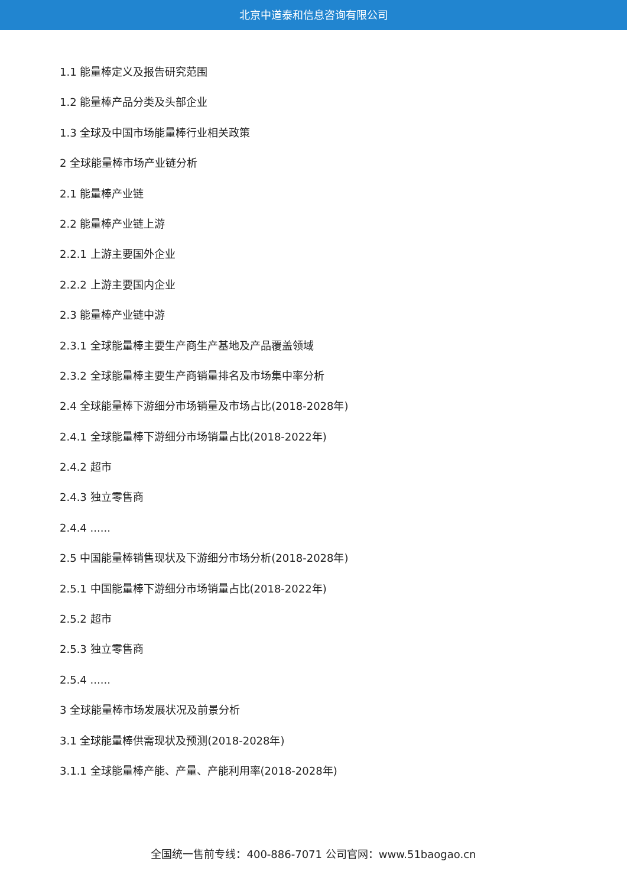北京中道泰和信息咨询有限公司
1.1 能量棒定义及报告研究范围
1.2 能量棒产品分类及头部企业
1.3 全球及中国市场能量棒行业相关政策
2 全球能量棒市场产业链分析
2.1 能量棒产业链
2.2 能量棒产业链上游
2.2.1 上游主要国外企业
2.2.2 上游主要国内企业
2.3 能量棒产业链中游
2.3.1 全球能量棒主要生产商生产基地及产品覆盖领域
2.3.2 全球能量棒主要生产商销量排名及市场集中率分析
2.4 全球能量棒下游细分市场销量及市场占比(2018-2028年)
2.4.1 全球能量棒下游细分市场销量占比(2018-2022年)
2.4.2 超市
2.4.3 独立零售商
2.4.4 ......
2.5 中国能量棒销售现状及下游细分市场分析(2018-2028年)
2.5.1 中国能量棒下游细分市场销量占比(2018-2022年)
2.5.2 超市
2.5.3 独立零售商
2.5.4 ......
3 全球能量棒市场发展状况及前景分析
3.1 全球能量棒供需现状及预测(2018-2028年)
3.1.1 全球能量棒产能、产量、产能利用率(2018-2028年)
全国统一售前专线：400-886-7071 公司官网：www.51baogao.cn